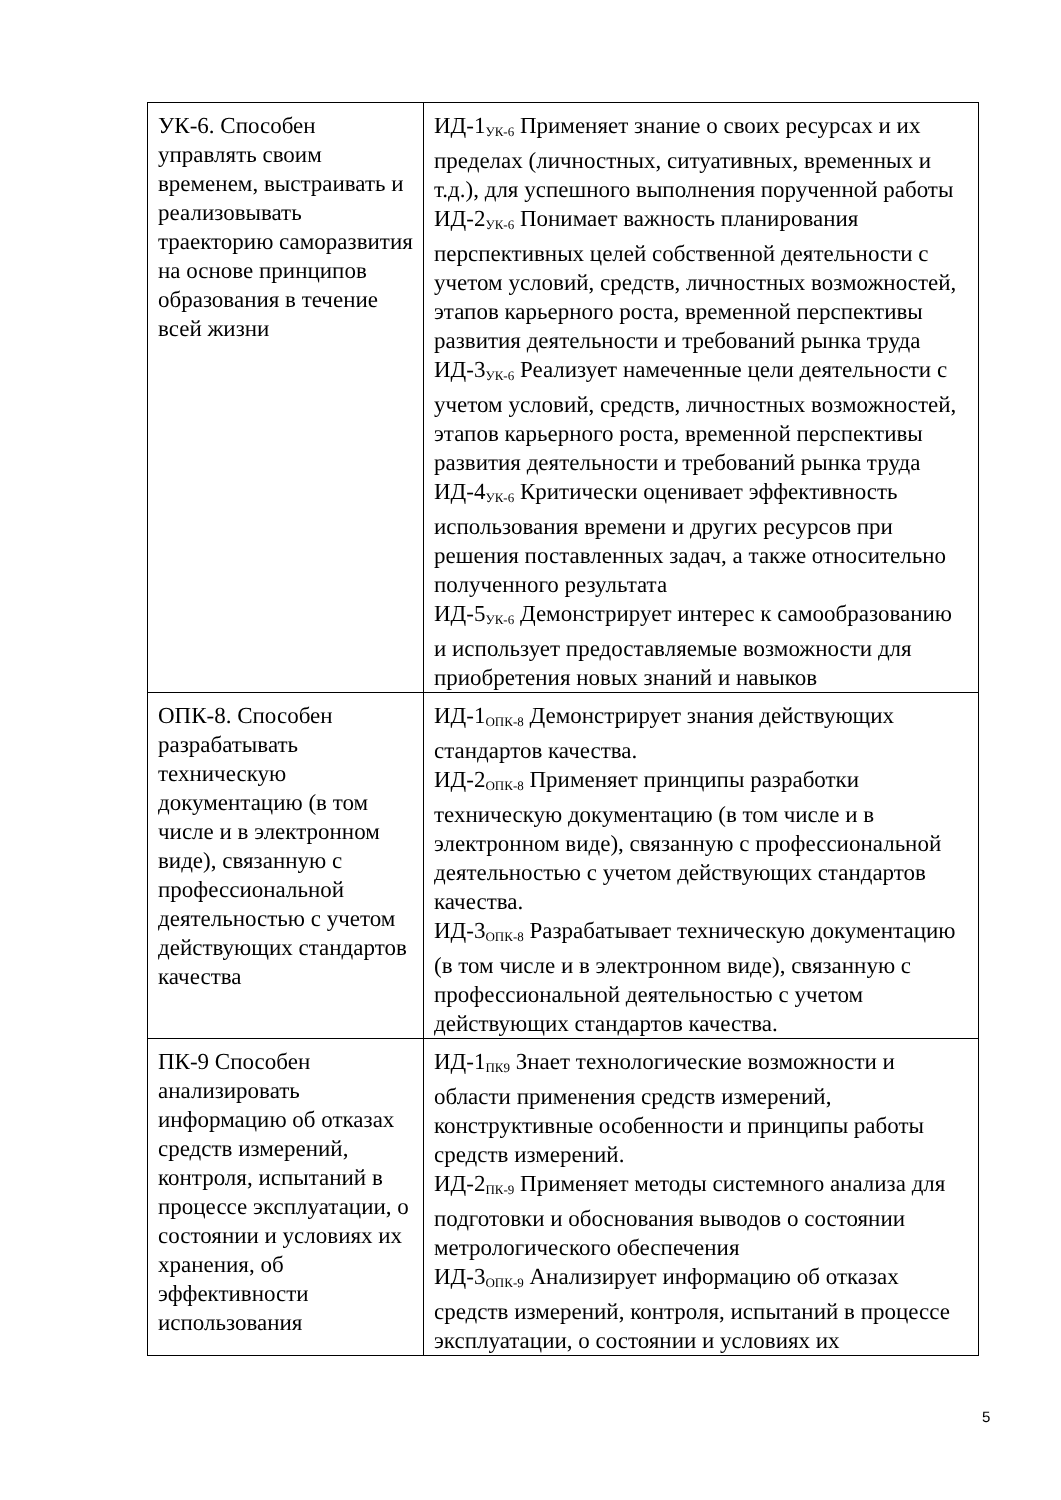| УК-6. Способен управлять своим временем, выстраивать и реализовывать траекторию саморазвития на основе принципов образования в течение всей жизни | ИД-1<sub>УК-6</sub> Применяет знание о своих ресурсах и их пределах (личностных, ситуативных, временных и т.д.), для успешного выполнения порученной работы ИД-2<sub>УК-6</sub> Понимает важность планирования перспективных целей собственной деятельности с учетом условий, средств, личностных возможностей, этапов карьерного роста, временной перспективы развития деятельности и требований рынка труда ИД-3<sub>УК-6</sub> Реализует намеченные цели деятельности с учетом условий, средств, личностных возможностей, этапов карьерного роста, временной перспективы развития деятельности и требований рынка труда ИД-4<sub>УК-6</sub> Критически оценивает эффективность использования времени и других ресурсов при решения поставленных задач, а также относительно полученного результата ИД-5<sub>УК-6</sub> Демонстрирует интерес к самообразованию и использует предоставляемые возможности для приобретения новых знаний и навыков |
| ОПК-8. Способен разрабатывать техническую документацию (в том числе и в электронном виде), связанную с профессиональной деятельностью с учетом действующих стандартов качества | ИД-1<sub>ОПК-8</sub> Демонстрирует знания действующих стандартов качества. ИД-2<sub>ОПК-8</sub> Применяет принципы разработки техническую документацию (в том числе и в электронном виде), связанную с профессиональной деятельностью с учетом действующих стандартов качества. ИД-3<sub>ОПК-8</sub> Разрабатывает техническую документацию (в том числе и в электронном виде), связанную с профессиональной деятельностью с учетом действующих стандартов качества. |
| ПК-9 Способен анализировать информацию об отказах средств измерений, контроля, испытаний в процессе эксплуатации, о состоянии и условиях их хранения, об эффективности использования | ИД-1<sub>ПК9</sub> Знает технологические возможности и области применения средств измерений, конструктивные особенности и принципы работы средств измерений. ИД-2<sub>ПК-9</sub> Применяет методы системного анализа для подготовки и обоснования выводов о состоянии метрологического обеспечения ИД-3<sub>ОПК-9</sub> Анализирует информацию об отказах средств измерений, контроля, испытаний в процессе эксплуатации, о состоянии и условиях их |
5